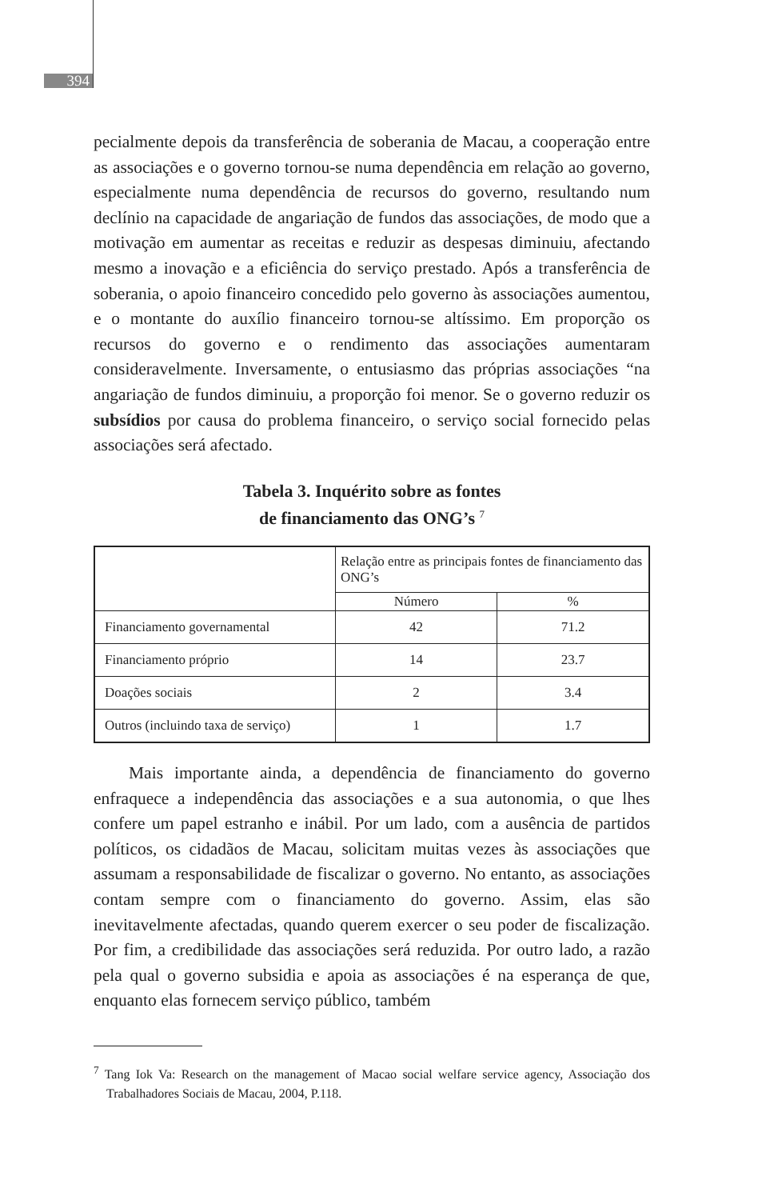394
pecialmente depois da transferência de soberania de Macau, a cooperação entre as associações e o governo tornou-se numa dependência em relação ao governo, especialmente numa dependência de recursos do governo, resultando num declínio na capacidade de angariação de fundos das associações, de modo que a motivação em aumentar as receitas e reduzir as despesas diminuiu, afectando mesmo a inovação e a eficiência do serviço prestado. Após a transferência de soberania, o apoio financeiro concedido pelo governo às associações aumentou, e o montante do auxílio financeiro tornou-se altíssimo. Em proporção os recursos do governo e o rendimento das associações aumentaram consideravelmente. Inversamente, o entusiasmo das próprias associações “na angariação de fundos diminuiu, a proporção foi menor. Se o governo reduzir os subsídios por causa do problema financeiro, o serviço social fornecido pelas associações será afectado.
Tabela 3. Inquérito sobre as fontes
de financiamento das ONG’s <sup>7</sup>
| | Relação entre as principais fontes de financiamento das ONG’s | |
| | Número | % |
| Financiamento governamental | 42 | 71.2 |
| Financiamento próprio | 14 | 23.7 |
| Doações sociais | 2 | 3.4 |
| Outros (incluindo taxa de serviço) | 1 | 1.7 |
Mais importante ainda, a dependência de financiamento do governo enfraquece a independência das associações e a sua autonomia, o que lhes confere um papel estranho e inábil. Por um lado, com a ausência de partidos políticos, os cidadãos de Macau, solicitam muitas vezes às associações que assumam a responsabilidade de fiscalizar o governo. No entanto, as associações contam sempre com o financiamento do governo. Assim, elas são inevitavelmente afectadas, quando querem exercer o seu poder de fiscalização. Por fim, a credibilidade das associações será reduzida. Por outro lado, a razão pela qual o governo subsidia e apoia as associações é na esperança de que, enquanto elas fornecem serviço público, também
<sup>7</sup> Tang Iok Va: Research on the management of Macao social welfare service agency, Associação dos Trabalhadores Sociais de Macau, 2004, P.118.